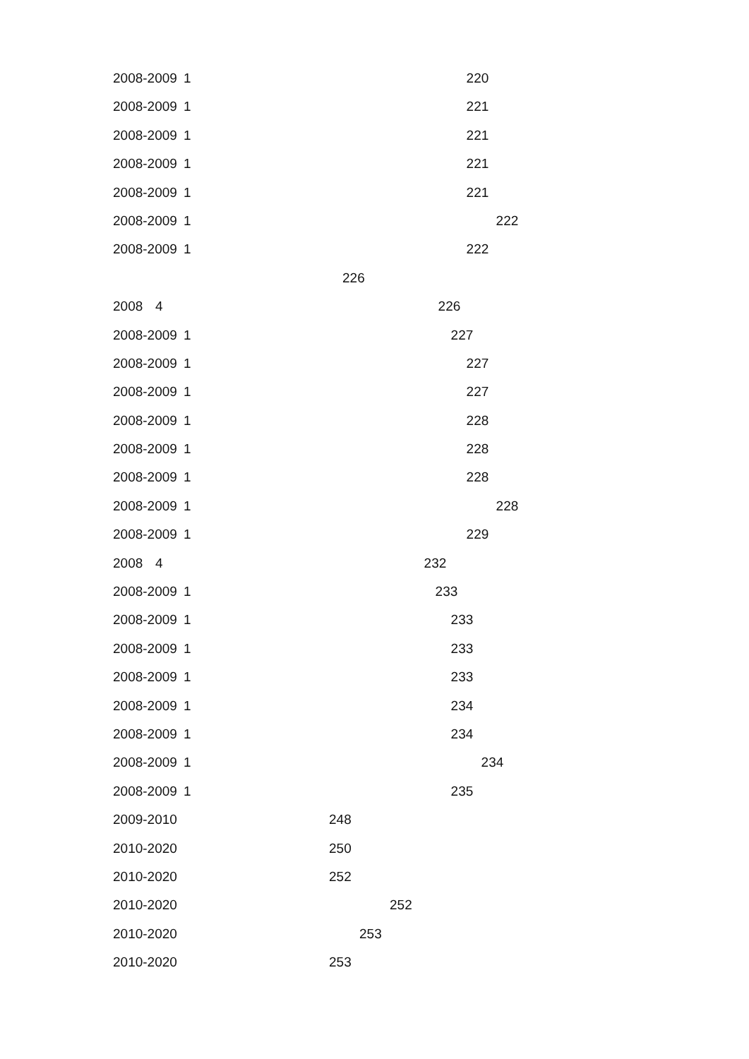2008-2009 1 220
2008-2009 1 221
2008-2009 1 221
2008-2009 1 221
2008-2009 1 221
2008-2009 1 222
2008-2009 1 222
226
2008 4 226
2008-2009 1 227
2008-2009 1 227
2008-2009 1 227
2008-2009 1 228
2008-2009 1 228
2008-2009 1 228
2008-2009 1 228
2008-2009 1 229
2008 4 232
2008-2009 1 233
2008-2009 1 233
2008-2009 1 233
2008-2009 1 233
2008-2009 1 234
2008-2009 1 234
2008-2009 1 234
2008-2009 1 235
2009-2010 248
2010-2020 250
2010-2020 252
2010-2020 252
2010-2020 253
2010-2020 253